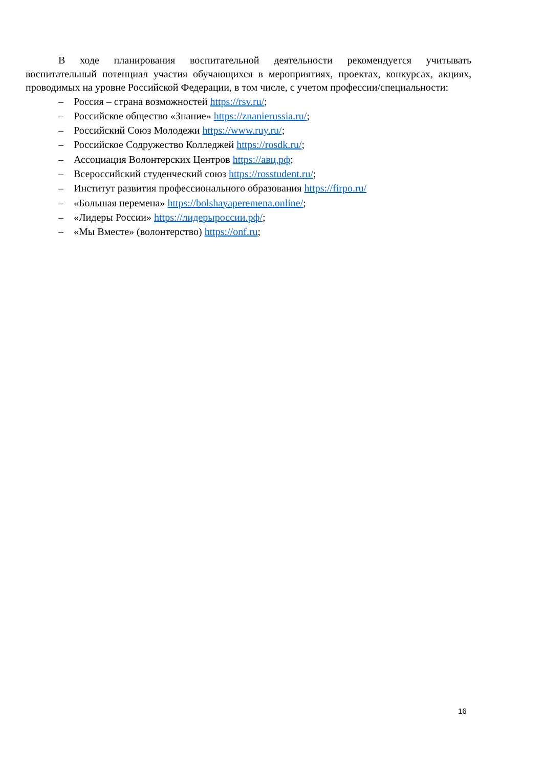В ходе планирования воспитательной деятельности рекомендуется учитывать воспитательный потенциал участия обучающихся в мероприятиях, проектах, конкурсах, акциях, проводимых на уровне Российской Федерации, в том числе, с учетом профессии/специальности:
– Россия – страна возможностей https://rsv.ru/;
– Российское общество «Знание» https://znanierussia.ru/;
– Российский Союз Молодежи https://www.ruy.ru/;
– Российское Содружество Колледжей https://rosdk.ru/;
– Ассоциация Волонтерских Центров https://авц.рф;
– Всероссийский студенческий союз https://rosstudent.ru/;
– Институт развития профессионального образования https://firpo.ru/
– «Большая перемена» https://bolshayaperemena.online/;
– «Лидеры России» https://лидерыроссии.рф/;
– «Мы Вместе» (волонтерство) https://onf.ru;
16